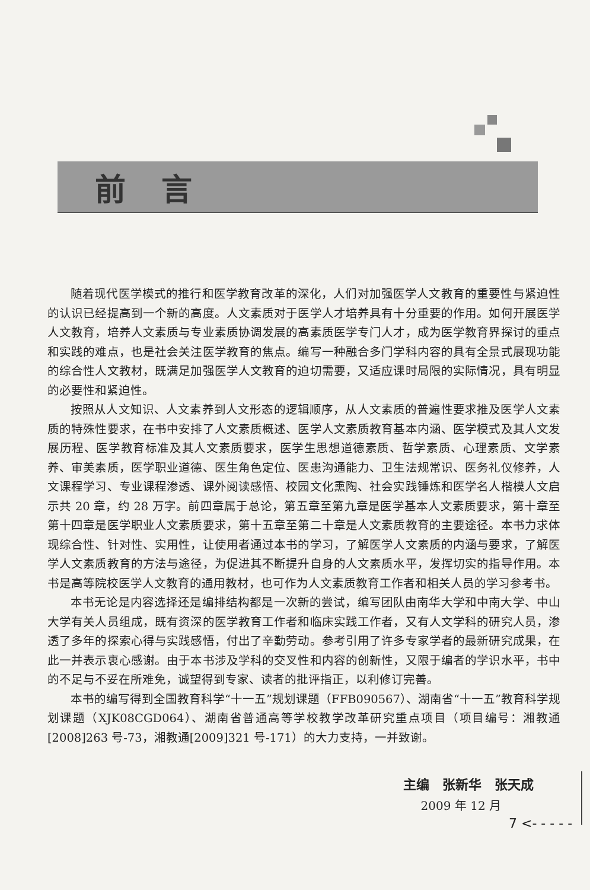前言
随着现代医学模式的推行和医学教育改革的深化，人们对加强医学人文教育的重要性与紧迫性的认识已经提高到一个新的高度。人文素质对于医学人才培养具有十分重要的作用。如何开展医学人文教育，培养人文素质与专业素质协调发展的高素质医学专门人才，成为医学教育界探讨的重点和实践的难点，也是社会关注医学教育的焦点。编写一种融合多门学科内容的具有全景式展现功能的综合性人文教材，既满足加强医学人文教育的迫切需要，又适应课时局限的实际情况，具有明显的必要性和紧迫性。
按照从人文知识、人文素养到人文形态的逻辑顺序，从人文素质的普遍性要求推及医学人文素质的特殊性要求，在书中安排了人文素质概述、医学人文素质教育基本内涵、医学模式及其人文发展历程、医学教育标准及其人文素质要求，医学生思想道德素质、哲学素质、心理素质、文学素养、审美素质，医学职业道德、医生角色定位、医患沟通能力、卫生法规常识、医务礼仪修养，人文课程学习、专业课程渗透、课外阅读感悟、校园文化熏陶、社会实践锤炼和医学名人楷模人文启示共 20 章，约 28 万字。前四章属于总论，第五章至第九章是医学基本人文素质要求，第十章至第十四章是医学职业人文素质要求，第十五章至第二十章是人文素质教育的主要途径。本书力求体现综合性、针对性、实用性，让使用者通过本书的学习，了解医学人文素质的内涵与要求，了解医学人文素质教育的方法与途径，为促进其不断提升自身的人文素质水平，发挥切实的指导作用。本书是高等院校医学人文教育的通用教材，也可作为人文素质教育工作者和相关人员的学习参考书。
本书无论是内容选择还是编排结构都是一次新的尝试，编写团队由南华大学和中南大学、中山大学有关人员组成，既有资深的医学教育工作者和临床实践工作者，又有人文学科的研究人员，渗透了多年的探索心得与实践感悟，付出了辛勤劳动。参考引用了许多专家学者的最新研究成果，在此一并表示衷心感谢。由于本书涉及学科的交叉性和内容的创新性，又限于编者的学识水平，书中的不足与不妥在所难免，诚望得到专家、读者的批评指正，以利修订完善。
本书的编写得到全国教育科学“十一五”规划课题（FFB090567）、湖南省“十一五”教育科学规划课题（XJK08CGD064）、湖南省普通高等学校教学改革研究重点项目（项目编号：湘教通[2008]263 号-73，湘教通[2009]321 号-171）的大力支持，一并致谢。
主编　张新华　张天成
2009 年 12 月
7 <- - - - -